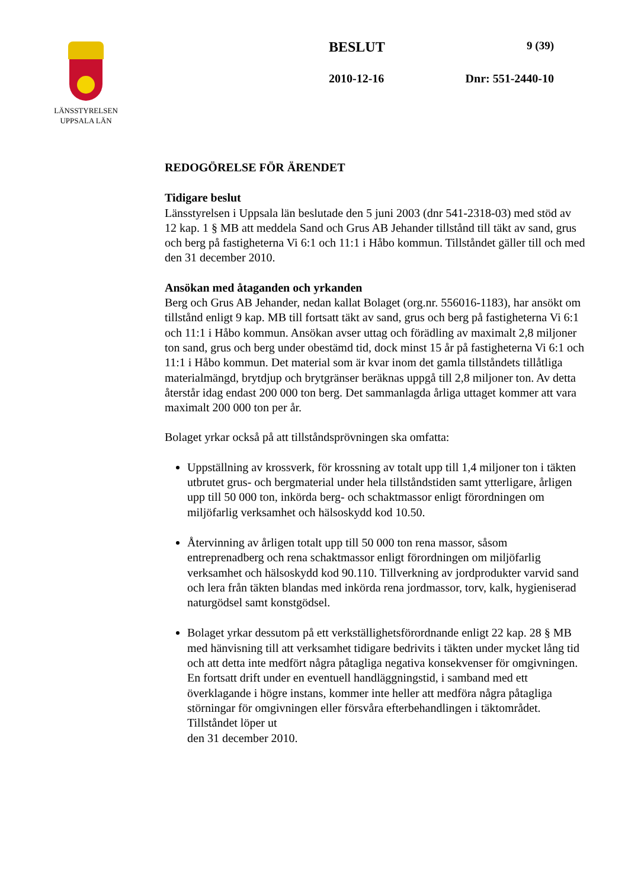LÄNSSTYRELSEN
UPPSALA LÄN
BESLUT 9 (39)
2010-12-16 Dnr: 551-2440-10
REDOGÖRELSE FÖR ÄRENDET
Tidigare beslut
Länsstyrelsen i Uppsala län beslutade den 5 juni 2003 (dnr 541-2318-03) med stöd av 12 kap. 1 § MB att meddela Sand och Grus AB Jehander tillstånd till täkt av sand, grus och berg på fastigheterna Vi 6:1 och 11:1 i Håbo kommun. Tillståndet gäller till och med den 31 december 2010.
Ansökan med åtaganden och yrkanden
Berg och Grus AB Jehander, nedan kallat Bolaget (org.nr. 556016-1183), har ansökt om tillstånd enligt 9 kap. MB till fortsatt täkt av sand, grus och berg på fastigheterna Vi 6:1 och 11:1 i Håbo kommun. Ansökan avser uttag och förädling av maximalt 2,8 miljoner ton sand, grus och berg under obestämd tid, dock minst 15 år på fastigheterna Vi 6:1 och 11:1 i Håbo kommun. Det material som är kvar inom det gamla tillståndets tillåtliga materialmängd, brytdjup och brytgränser beräknas uppgå till 2,8 miljoner ton. Av detta återstår idag endast 200 000 ton berg. Det sammanlagda årliga uttaget kommer att vara maximalt 200 000 ton per år.
Bolaget yrkar också på att tillståndsprövningen ska omfatta:
Uppställning av krossverk, för krossning av totalt upp till 1,4 miljoner ton i täkten utbrutet grus- och bergmaterial under hela tillståndstiden samt ytterligare, årligen upp till 50 000 ton, inkörda berg- och schaktmassor enligt förordningen om miljöfarlig verksamhet och hälsoskydd kod 10.50.
Återvinning av årligen totalt upp till 50 000 ton rena massor, såsom entreprenadberg och rena schaktmassor enligt förordningen om miljöfarlig verksamhet och hälsoskydd kod 90.110. Tillverkning av jordprodukter varvid sand och lera från täkten blandas med inkörda rena jordmassor, torv, kalk, hygieniserad naturgödsel samt konstgödsel.
Bolaget yrkar dessutom på ett verkställighetsförordnande enligt 22 kap. 28 § MB med hänvisning till att verksamhet tidigare bedrivits i täkten under mycket lång tid och att detta inte medfört några påtagliga negativa konsekvenser för omgivningen. En fortsatt drift under en eventuell handläggningstid, i samband med ett överklagande i högre instans, kommer inte heller att medföra några påtagliga störningar för omgivningen eller försvåra efterbehandlingen i täktområdet. Tillståndet löper ut
den 31 december 2010.